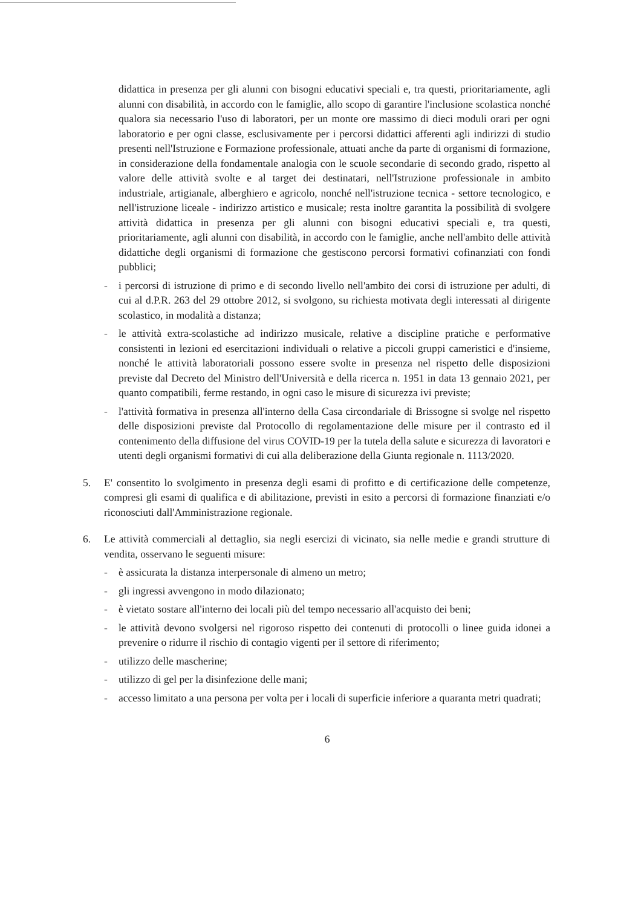didattica in presenza per gli alunni con bisogni educativi speciali e, tra questi, prioritariamente, agli alunni con disabilità, in accordo con le famiglie, allo scopo di garantire l'inclusione scolastica nonché qualora sia necessario l'uso di laboratori, per un monte ore massimo di dieci moduli orari per ogni laboratorio e per ogni classe, esclusivamente per i percorsi didattici afferenti agli indirizzi di studio presenti nell'Istruzione e Formazione professionale, attuati anche da parte di organismi di formazione, in considerazione della fondamentale analogia con le scuole secondarie di secondo grado, rispetto al valore delle attività svolte e al target dei destinatari, nell'Istruzione professionale in ambito industriale, artigianale, alberghiero e agricolo, nonché nell'istruzione tecnica - settore tecnologico, e nell'istruzione liceale - indirizzo artistico e musicale; resta inoltre garantita la possibilità di svolgere attività didattica in presenza per gli alunni con bisogni educativi speciali e, tra questi, prioritariamente, agli alunni con disabilità, in accordo con le famiglie, anche nell'ambito delle attività didattiche degli organismi di formazione che gestiscono percorsi formativi cofinanziati con fondi pubblici;
- i percorsi di istruzione di primo e di secondo livello nell'ambito dei corsi di istruzione per adulti, di cui al d.P.R. 263 del 29 ottobre 2012, si svolgono, su richiesta motivata degli interessati al dirigente scolastico, in modalità a distanza;
- le attività extra-scolastiche ad indirizzo musicale, relative a discipline pratiche e performative consistenti in lezioni ed esercitazioni individuali o relative a piccoli gruppi cameristici e d'insieme, nonché le attività laboratoriali possono essere svolte in presenza nel rispetto delle disposizioni previste dal Decreto del Ministro dell'Università e della ricerca n. 1951 in data 13 gennaio 2021, per quanto compatibili, ferme restando, in ogni caso le misure di sicurezza ivi previste;
- l'attività formativa in presenza all'interno della Casa circondariale di Brissogne si svolge nel rispetto delle disposizioni previste dal Protocollo di regolamentazione delle misure per il contrasto ed il contenimento della diffusione del virus COVID-19 per la tutela della salute e sicurezza di lavoratori e utenti degli organismi formativi di cui alla deliberazione della Giunta regionale n. 1113/2020.
5. E' consentito lo svolgimento in presenza degli esami di profitto e di certificazione delle competenze, compresi gli esami di qualifica e di abilitazione, previsti in esito a percorsi di formazione finanziati e/o riconosciuti dall'Amministrazione regionale.
6. Le attività commerciali al dettaglio, sia negli esercizi di vicinato, sia nelle medie e grandi strutture di vendita, osservano le seguenti misure:
- è assicurata la distanza interpersonale di almeno un metro;
- gli ingressi avvengono in modo dilazionato;
- è vietato sostare all'interno dei locali più del tempo necessario all'acquisto dei beni;
- le attività devono svolgersi nel rigoroso rispetto dei contenuti di protocolli o linee guida idonei a prevenire o ridurre il rischio di contagio vigenti per il settore di riferimento;
- utilizzo delle mascherine;
- utilizzo di gel per la disinfezione delle mani;
- accesso limitato a una persona per volta per i locali di superficie inferiore a quaranta metri quadrati;
6